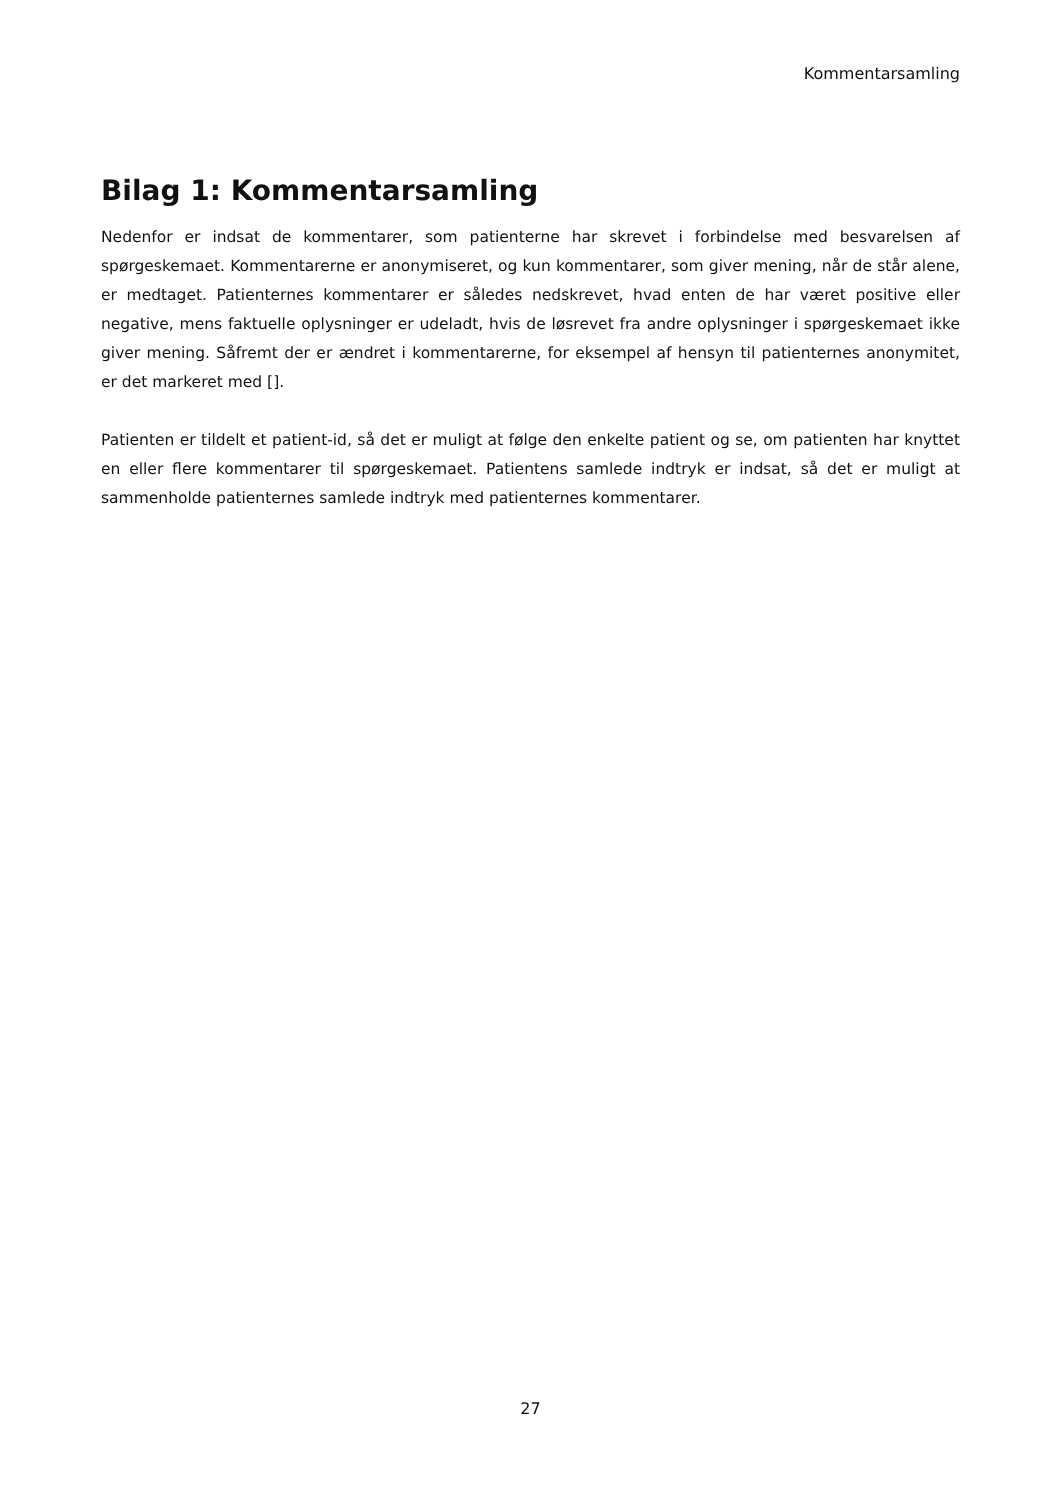Kommentarsamling
Bilag 1: Kommentarsamling
Nedenfor er indsat de kommentarer, som patienterne har skrevet i forbindelse med besvarelsen af spørgeskemaet. Kommentarerne er anonymiseret, og kun kommentarer, som giver mening, når de står alene, er medtaget. Patienternes kommentarer er således nedskrevet, hvad enten de har været positive eller negative, mens faktuelle oplysninger er udeladt, hvis de løsrevet fra andre oplysninger i spørgeskemaet ikke giver mening. Såfremt der er ændret i kommentarerne, for eksempel af hensyn til patienternes anonymitet, er det markeret med [].
Patienten er tildelt et patient-id, så det er muligt at følge den enkelte patient og se, om patienten har knyttet en eller flere kommentarer til spørgeskemaet. Patientens samlede indtryk er indsat, så det er muligt at sammenholde patienternes samlede indtryk med patienternes kommentarer.
27